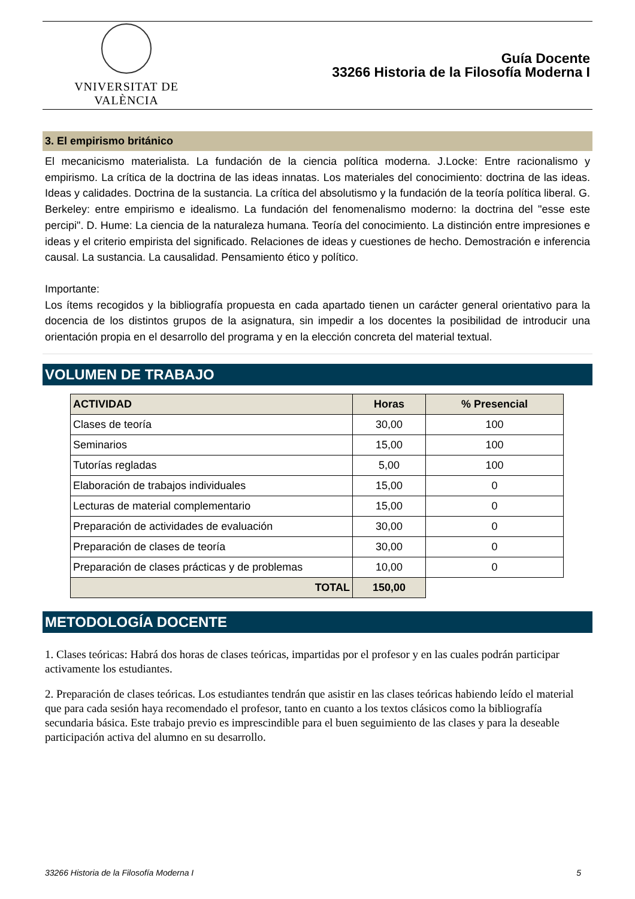VNIVERSITAT DE VALÈNCIA
Guía Docente
33266 Historia de la Filosofía Moderna I
3. El empirismo británico
El mecanicismo materialista. La fundación de la ciencia política moderna. J.Locke: Entre racionalismo y empirismo. La crítica de la doctrina de las ideas innatas. Los materiales del conocimiento: doctrina de las ideas. Ideas y calidades. Doctrina de la sustancia. La crítica del absolutismo y la fundación de la teoría política liberal. G. Berkeley: entre empirismo e idealismo. La fundación del fenomenalismo moderno: la doctrina del "esse este percipi". D. Hume: La ciencia de la naturaleza humana. Teoría del conocimiento. La distinción entre impresiones e ideas y el criterio empirista del significado. Relaciones de ideas y cuestiones de hecho. Demostración e inferencia causal. La sustancia. La causalidad. Pensamiento ético y político.
Importante:
Los ítems recogidos y la bibliografía propuesta en cada apartado tienen un carácter general orientativo para la docencia de los distintos grupos de la asignatura, sin impedir a los docentes la posibilidad de introducir una orientación propia en el desarrollo del programa y en la elección concreta del material textual.
VOLUMEN DE TRABAJO
| ACTIVIDAD | Horas | % Presencial |
| --- | --- | --- |
| Clases de teoría | 30,00 | 100 |
| Seminarios | 15,00 | 100 |
| Tutorías regladas | 5,00 | 100 |
| Elaboración de trabajos individuales | 15,00 | 0 |
| Lecturas de material complementario | 15,00 | 0 |
| Preparación de actividades de evaluación | 30,00 | 0 |
| Preparación de clases de teoría | 30,00 | 0 |
| Preparación de clases prácticas y de problemas | 10,00 | 0 |
| TOTAL | 150,00 | |
METODOLOGÍA DOCENTE
1. Clases teóricas: Habrá dos horas de clases teóricas, impartidas por el profesor y en las cuales podrán participar activamente los estudiantes.
2. Preparación de clases teóricas. Los estudiantes tendrán que asistir en las clases teóricas habiendo leído el material que para cada sesión haya recomendado el profesor, tanto en cuanto a los textos clásicos como la bibliografía secundaria básica. Este trabajo previo es imprescindible para el buen seguimiento de las clases y para la deseable participación activa del alumno en su desarrollo.
33266 Historia de la Filosofía Moderna I 5